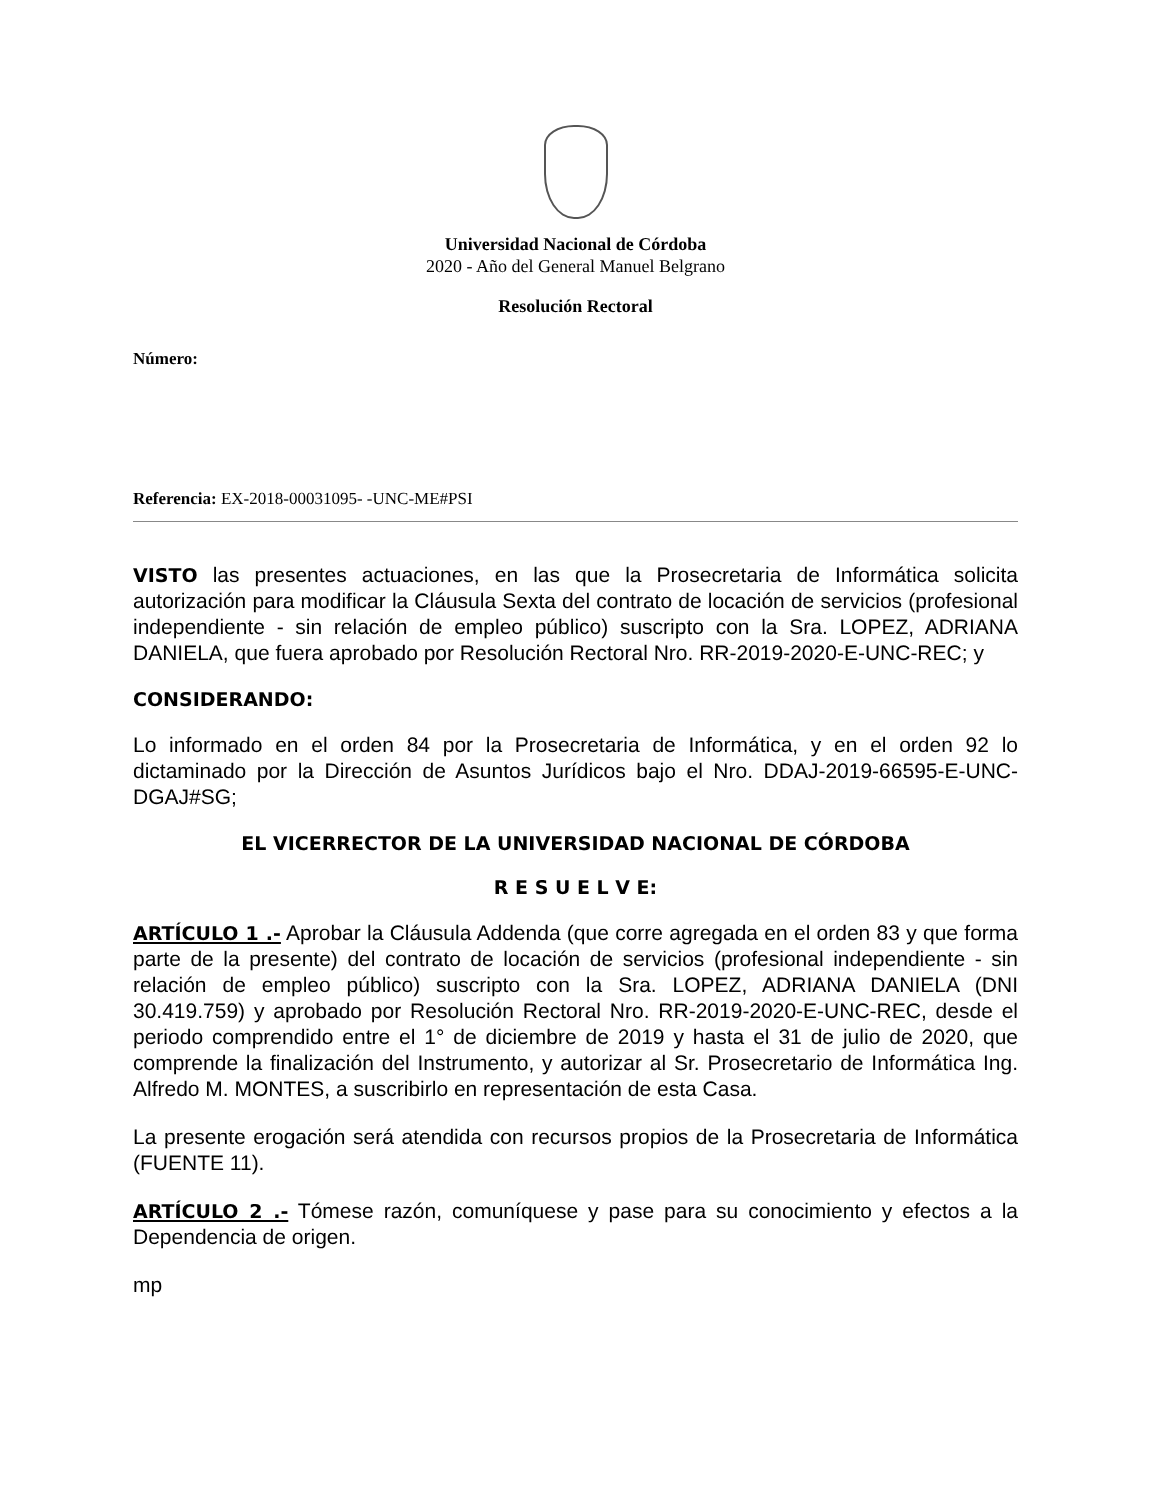Universidad Nacional de Córdoba
2020 - Año del General Manuel Belgrano
Resolución Rectoral
Número:
Referencia: EX-2018-00031095- -UNC-ME#PSI
VISTO las presentes actuaciones, en las que la Prosecretaria de Informática solicita autorización para modificar la Cláusula Sexta del contrato de locación de servicios (profesional independiente - sin relación de empleo público) suscripto con la Sra. LOPEZ, ADRIANA DANIELA, que fuera aprobado por Resolución Rectoral Nro. RR-2019-2020-E-UNC-REC; y
CONSIDERANDO:
Lo informado en el orden 84 por la Prosecretaria de Informática, y en el orden 92 lo dictaminado por la Dirección de Asuntos Jurídicos bajo el Nro. DDAJ-2019-66595-E-UNC-DGAJ#SG;
EL VICERRECTOR DE LA UNIVERSIDAD NACIONAL DE CÓRDOBA
R E S U E L V E:
ARTÍCULO 1 .- Aprobar la Cláusula Addenda (que corre agregada en el orden 83 y que forma parte de la presente) del contrato de locación de servicios (profesional independiente - sin relación de empleo público) suscripto con la Sra. LOPEZ, ADRIANA DANIELA (DNI 30.419.759) y aprobado por Resolución Rectoral Nro. RR-2019-2020-E-UNC-REC, desde el periodo comprendido entre el 1° de diciembre de 2019 y hasta el 31 de julio de 2020, que comprende la finalización del Instrumento, y autorizar al Sr. Prosecretario de Informática Ing. Alfredo M. MONTES, a suscribirlo en representación de esta Casa.
La presente erogación será atendida con recursos propios de la Prosecretaria de Informática (FUENTE 11).
ARTÍCULO 2 .- Tómese razón, comuníquese y pase para su conocimiento y efectos a la Dependencia de origen.
mp